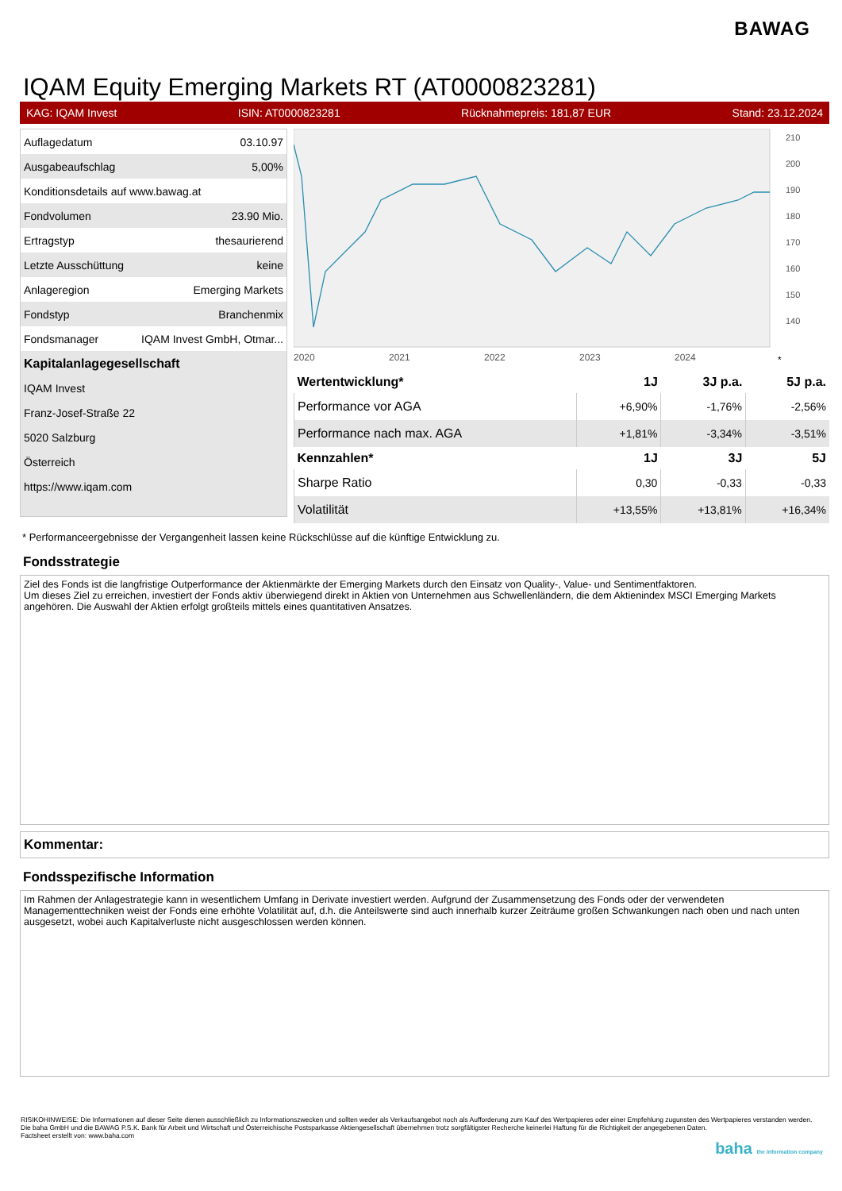BAWAG
IQAM Equity Emerging Markets RT (AT0000823281)
KAG: IQAM Invest ISIN: AT0000823281 Rücknahmepreis: 181,87 EUR Stand: 23.12.2024
| Auflagedatum | 03.10.97 |
| Ausgabeaufschlag | 5,00% |
| Konditionsdetails auf www.bawag.at | |
| Fondvolumen | 23.90 Mio. |
| Ertragstyp | thesaurierend |
| Letzte Ausschüttung | keine |
| Anlageregion | Emerging Markets |
| Fondstyp | Branchenmix |
| Fondsmanager | IQAM Invest GmbH, Otmar... |
| Kapitalanlagegesellschaft | |
| IQAM Invest | |
| Franz-Josef-Straße 22 | |
| 5020 Salzburg | |
| Österreich | |
| https://www.iqam.com | |
2020
2021
2022
2023
2024
*
210
200
190
180
170
160
150
140
| Wertentwicklung* | 1J | 3J p.a. | 5J p.a. |
| --- | --- | --- | --- |
| Performance vor AGA | +6,90% | -1,76% | -2,56% |
| Performance nach max. AGA | +1,81% | -3,34% | -3,51% |
| Kennzahlen* | 1J | 3J | 5J |
| Sharpe Ratio | 0,30 | -0,33 | -0,33 |
| Volatilität | +13,55% | +13,81% | +16,34% |
* Performanceergebnisse der Vergangenheit lassen keine Rückschlüsse auf die künftige Entwicklung zu.
Fondsstrategie
Ziel des Fonds ist die langfristige Outperformance der Aktienmärkte der Emerging Markets durch den Einsatz von Quality-, Value- und Sentimentfaktoren.
Um dieses Ziel zu erreichen, investiert der Fonds aktiv überwiegend direkt in Aktien von Unternehmen aus Schwellenländern, die dem Aktienindex MSCI Emerging Markets angehören. Die Auswahl der Aktien erfolgt großteils mittels eines quantitativen Ansatzes.
Kommentar:
Fondsspezifische Information
Im Rahmen der Anlagestrategie kann in wesentlichem Umfang in Derivate investiert werden. Aufgrund der Zusammensetzung des Fonds oder der verwendeten Managementtechniken weist der Fonds eine erhöhte Volatilität auf, d.h. die Anteilswerte sind auch innerhalb kurzer Zeiträume großen Schwankungen nach oben und nach unten ausgesetzt, wobei auch Kapitalverluste nicht ausgeschlossen werden können.
RISIKOHINWEISE: Die Informationen auf dieser Seite dienen ausschließlich zu Informationszwecken und sollten weder als Verkaufsangebot noch als Aufforderung zum Kauf des Wertpapieres oder einer Empfehlung zugunsten des Wertpapieres verstanden werden. Die baha GmbH und die BAWAG P.S.K. Bank für Arbeit und Wirtschaft und Österreichische Postsparkasse Aktiengesellschaft übernehmen trotz sorgfältigster Recherche keinerlei Haftung für die Richtigkeit der angegebenen Daten.
Factsheet erstellt von: www.baha.com
baha the information company